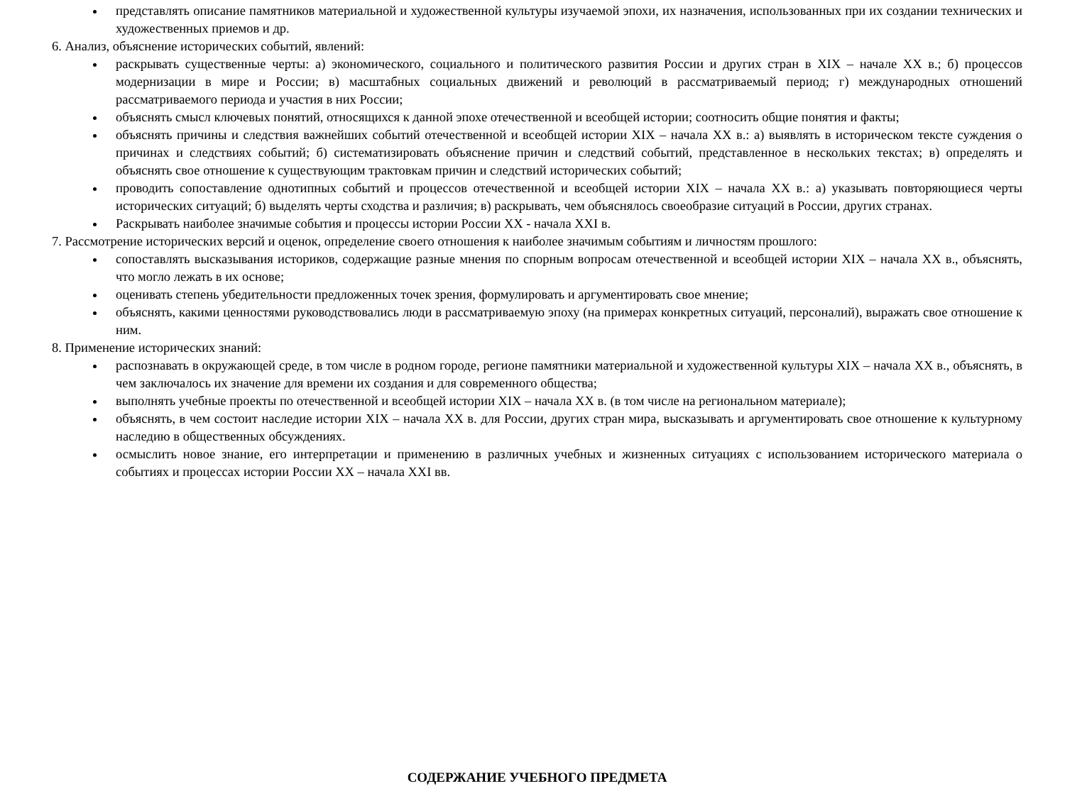представлять описание памятников материальной и художественной культуры изучаемой эпохи, их назначения, использованных при их создании технических и художественных приемов и др.
6. Анализ, объяснение исторических событий, явлений:
раскрывать существенные черты: а) экономического, социального и политического развития России и других стран в XIX – начале XX в.; б) процессов модернизации в мире и России; в) масштабных социальных движений и революций в рассматриваемый период; г) международных отношений рассматриваемого периода и участия в них России;
объяснять смысл ключевых понятий, относящихся к данной эпохе отечественной и всеобщей истории; соотносить общие понятия и факты;
объяснять причины и следствия важнейших событий отечественной и всеобщей истории XIX – начала XX в.: а) выявлять в историческом тексте суждения о причинах и следствиях событий; б) систематизировать объяснение причин и следствий событий, представленное в нескольких текстах; в) определять и объяснять свое отношение к существующим трактовкам причин и следствий исторических событий;
проводить сопоставление однотипных событий и процессов отечественной и всеобщей истории XIX – начала XX в.: а) указывать повторяющиеся черты исторических ситуаций; б) выделять черты сходства и различия; в) раскрывать, чем объяснялось своеобразие ситуаций в России, других странах.
Раскрывать наиболее значимые события и процессы истории России XX - начала XXI в.
7. Рассмотрение исторических версий и оценок, определение своего отношения к наиболее значимым событиям и личностям прошлого:
сопоставлять высказывания историков, содержащие разные мнения по спорным вопросам отечественной и всеобщей истории XIX – начала XX в., объяснять, что могло лежать в их основе;
оценивать степень убедительности предложенных точек зрения, формулировать и аргументировать свое мнение;
объяснять, какими ценностями руководствовались люди в рассматриваемую эпоху (на примерах конкретных ситуаций, персоналий), выражать свое отношение к ним.
8. Применение исторических знаний:
распознавать в окружающей среде, в том числе в родном городе, регионе памятники материальной и художественной культуры XIX – начала XX в., объяснять, в чем заключалось их значение для времени их создания и для современного общества;
выполнять учебные проекты по отечественной и всеобщей истории XIX – начала XX в. (в том числе на региональном материале);
объяснять, в чем состоит наследие истории XIX – начала XX в. для России, других стран мира, высказывать и аргументировать свое отношение к культурному наследию в общественных обсуждениях.
осмыслить новое знание, его интерпретации и применению в различных учебных и жизненных ситуациях с использованием исторического материала о событиях и процессах истории России XX – начала XXI вв.
СОДЕРЖАНИЕ УЧЕБНОГО ПРЕДМЕТА